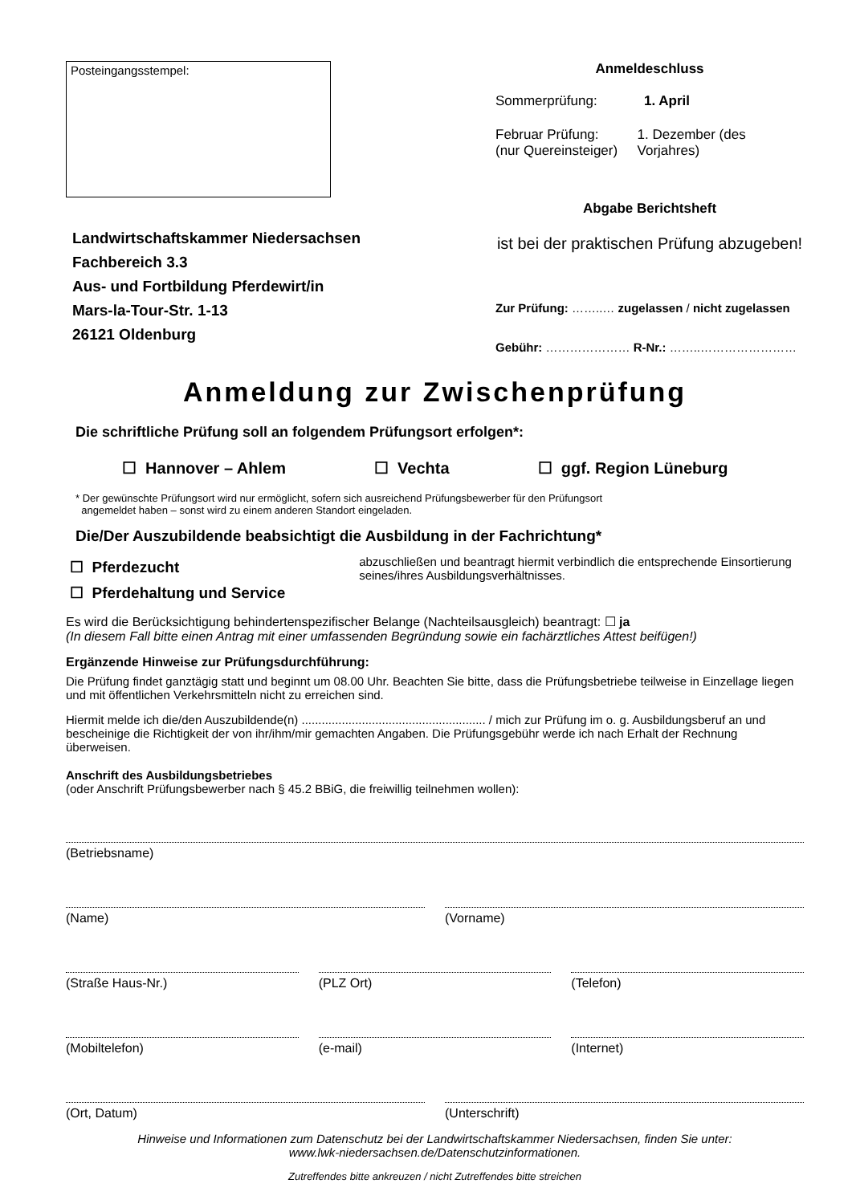Posteingangsstempel:
Landwirtschaftskammer Niedersachsen
Fachbereich 3.3
Aus- und Fortbildung Pferdewirt/in
Mars-la-Tour-Str. 1-13
26121 Oldenburg
Anmeldeschluss
Sommerprüfung: 1. April
Februar Prüfung:
(nur Quereinsteiger) 1. Dezember (des Vorjahres)
Abgabe Berichtsheft
ist bei der praktischen Prüfung abzugeben!
Zur Prüfung: ……..… zugelassen / nicht zugelassen
Gebühr: ………………… R-Nr.: ……..……………………
Anmeldung zur Zwischenprüfung
Die schriftliche Prüfung soll an folgendem Prüfungsort erfolgen*:
☐ Hannover – Ahlem ☐ Vechta ☐ ggf. Region Lüneburg
* Der gewünschte Prüfungsort wird nur ermöglicht, sofern sich ausreichend Prüfungsbewerber für den Prüfungsort
angemeldet haben – sonst wird zu einem anderen Standort eingeladen.
Die/Der Auszubildende beabsichtigt die Ausbildung in der Fachrichtung*
☐ Pferdezucht
☐ Pferdehaltung und Service
abzuschließen und beantragt hiermit verbindlich die entsprechende Einsortierung seines/ihres Ausbildungsverhältnisses.
Es wird die Berücksichtigung behindertenspezifischer Belange (Nachteilsausgleich) beantragt: ☐ ja
(In diesem Fall bitte einen Antrag mit einer umfassenden Begründung sowie ein fachärztliches Attest beifügen!)
Ergänzende Hinweise zur Prüfungsdurchführung:
Die Prüfung findet ganztägig statt und beginnt um 08.00 Uhr. Beachten Sie bitte, dass die Prüfungsbetriebe teilweise in Einzellage liegen und mit öffentlichen Verkehrsmitteln nicht zu erreichen sind.
Hiermit melde ich die/den Auszubildende(n) ....................................................... / mich zur Prüfung im o. g. Ausbildungsberuf an und bescheinige die Richtigkeit der von ihr/ihm/mir gemachten Angaben. Die Prüfungsgebühr werde ich nach Erhalt der Rechnung überweisen.
Anschrift des Ausbildungsbetriebes
(oder Anschrift Prüfungsbewerber nach § 45.2 BBiG, die freiwillig teilnehmen wollen):
(Betriebsname)
(Name) (Vorname)
(Straße Haus-Nr.) (PLZ Ort) (Telefon)
(Mobiltelefon) (e-mail) (Internet)
(Ort, Datum) (Unterschrift)
Hinweise und Informationen zum Datenschutz bei der Landwirtschaftskammer Niedersachsen, finden Sie unter:
www.lwk-niedersachsen.de/Datenschutzinformationen.
Zutreffendes bitte ankreuzen / nicht Zutreffendes bitte streichen